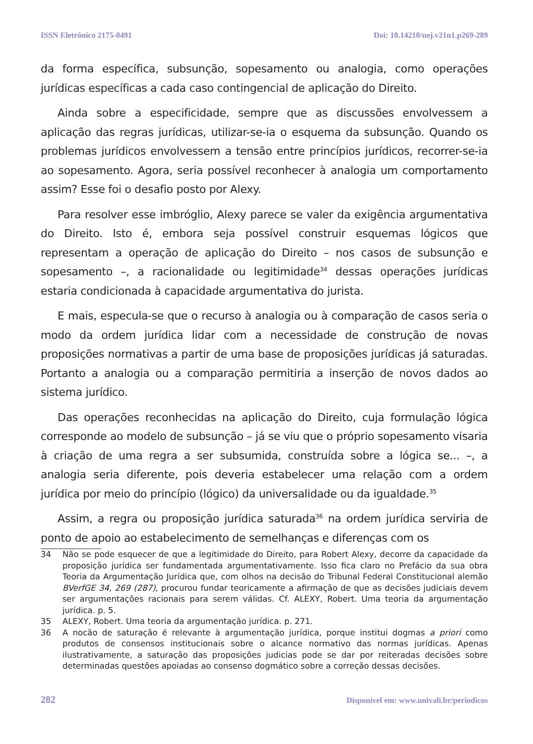ISSN Eletrônico 2175-0491 Doi: 10.14210/nej.v21n1.p269-289
da forma específica, subsunção, sopesamento ou analogia, como operações jurídicas específicas a cada caso contingencial de aplicação do Direito.
Ainda sobre a especificidade, sempre que as discussões envolvessem a aplicação das regras jurídicas, utilizar-se-ia o esquema da subsunção. Quando os problemas jurídicos envolvessem a tensão entre princípios jurídicos, recorrer-se-ia ao sopesamento. Agora, seria possível reconhecer à analogia um comportamento assim? Esse foi o desafio posto por Alexy.
Para resolver esse imbróglio, Alexy parece se valer da exigência argumentativa do Direito. Isto é, embora seja possível construir esquemas lógicos que representam a operação de aplicação do Direito – nos casos de subsunção e sopesamento –, a racionalidade ou legitimidade<sup>34</sup> dessas operações jurídicas estaria condicionada à capacidade argumentativa do jurista.
E mais, especula-se que o recurso à analogia ou à comparação de casos seria o modo da ordem jurídica lidar com a necessidade de construção de novas proposições normativas a partir de uma base de proposições jurídicas já saturadas. Portanto a analogia ou a comparação permitiria a inserção de novos dados ao sistema jurídico.
Das operações reconhecidas na aplicação do Direito, cuja formulação lógica corresponde ao modelo de subsunção – já se viu que o próprio sopesamento visaria à criação de uma regra a ser subsumida, construída sobre a lógica se... –, a analogia seria diferente, pois deveria estabelecer uma relação com a ordem jurídica por meio do princípio (lógico) da universalidade ou da igualdade.<sup>35</sup>
Assim, a regra ou proposição jurídica saturada<sup>36</sup> na ordem jurídica serviria de ponto de apoio ao estabelecimento de semelhanças e diferenças com os
34 Não se pode esquecer de que a legitimidade do Direito, para Robert Alexy, decorre da capacidade da proposição jurídica ser fundamentada argumentativamente. Isso fica claro no Prefácio da sua obra Teoria da Argumentação Jurídica que, com olhos na decisão do Tribunal Federal Constitucional alemão BVerfGE 34, 269 (287), procurou fundar teoricamente a afirmação de que as decisões judiciais devem ser argumentações racionais para serem válidas. Cf. ALEXY, Robert. Uma teoria da argumentação jurídica. p. 5.
35 ALEXY, Robert. Uma teoria da argumentação jurídica. p. 271.
36 A nocão de saturação é relevante à argumentação jurídica, porque institui dogmas a priori como produtos de consensos institucionais sobre o alcance normativo das normas jurídicas. Apenas ilustrativamente, a saturação das proposições judicias pode se dar por reiteradas decisões sobre determinadas questões apoiadas ao consenso dogmático sobre a correção dessas decisões.
282 Disponível em: www.univali.br/periodicos